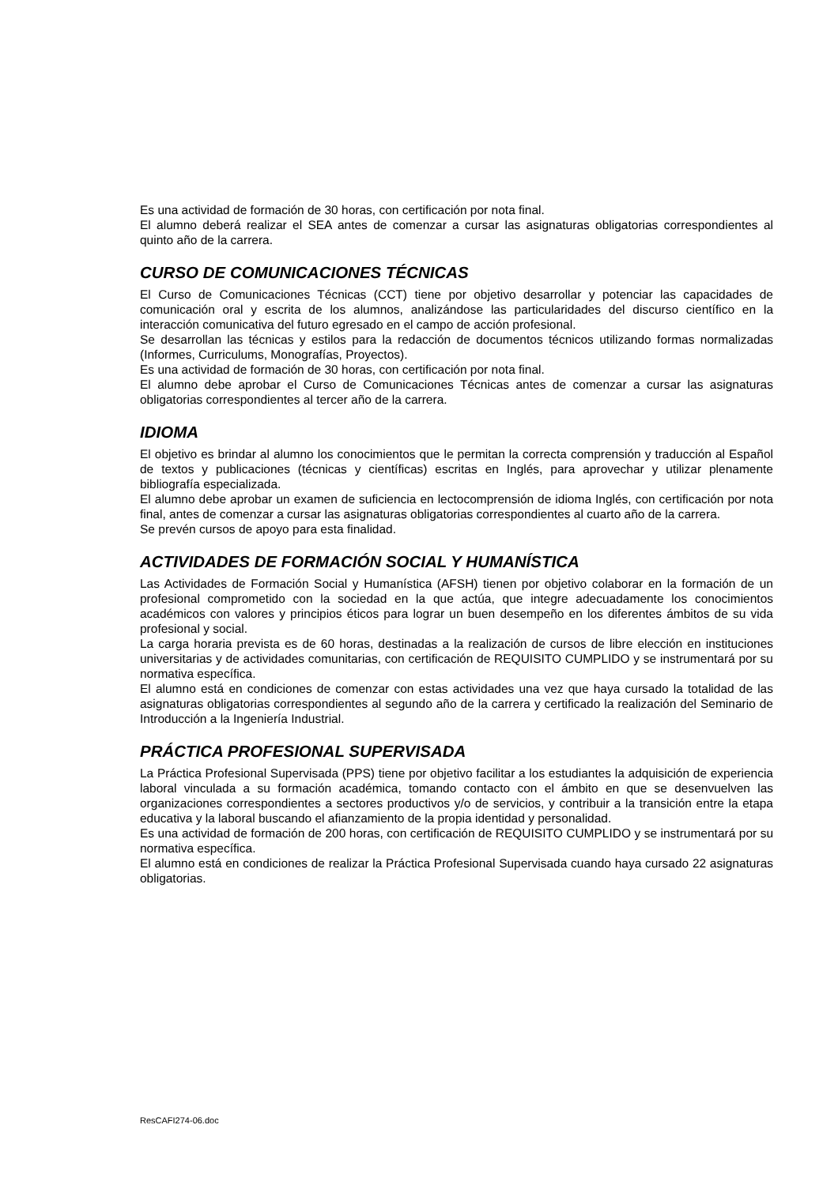Es una actividad de formación de 30 horas, con certificación por nota final.
El alumno deberá realizar el SEA antes de comenzar a cursar las asignaturas obligatorias correspondientes al quinto año de la carrera.
CURSO DE COMUNICACIONES TÉCNICAS
El Curso de Comunicaciones Técnicas (CCT) tiene por objetivo desarrollar y potenciar las capacidades de comunicación oral y escrita de los alumnos, analizándose las particularidades del discurso científico en la interacción comunicativa del futuro egresado en el campo de acción profesional.
Se desarrollan las técnicas y estilos para la redacción de documentos técnicos utilizando formas normalizadas (Informes, Curriculums, Monografías, Proyectos).
Es una actividad de formación de 30 horas, con certificación por nota final.
El alumno debe aprobar el Curso de Comunicaciones Técnicas antes de comenzar a cursar las asignaturas obligatorias correspondientes al tercer año de la carrera.
IDIOMA
El objetivo es brindar al alumno los conocimientos que le permitan la correcta comprensión y traducción al Español de textos y publicaciones (técnicas y científicas) escritas en Inglés, para aprovechar y utilizar plenamente bibliografía especializada.
El alumno debe aprobar un examen de suficiencia en lectocomprensión de idioma Inglés, con certificación por nota final, antes de comenzar a cursar las asignaturas obligatorias correspondientes al cuarto año de la carrera.
Se prevén cursos de apoyo para esta finalidad.
ACTIVIDADES DE FORMACIÓN SOCIAL Y HUMANÍSTICA
Las Actividades de Formación Social y Humanística (AFSH) tienen por objetivo colaborar en la formación de un profesional comprometido con la sociedad en la que actúa, que integre adecuadamente los conocimientos académicos con valores y principios éticos para lograr un buen desempeño en los diferentes ámbitos de su vida profesional y social.
La carga horaria prevista es de 60 horas, destinadas a la realización de cursos de libre elección en instituciones universitarias y de actividades comunitarias, con certificación de REQUISITO CUMPLIDO y se instrumentará por su normativa específica.
El alumno está en condiciones de comenzar con estas actividades una vez que haya cursado la totalidad de las asignaturas obligatorias correspondientes al segundo año de la carrera y certificado la realización del Seminario de Introducción a la Ingeniería Industrial.
PRÁCTICA PROFESIONAL SUPERVISADA
La Práctica Profesional Supervisada (PPS) tiene por objetivo facilitar a los estudiantes la adquisición de experiencia laboral vinculada a su formación académica, tomando contacto con el ámbito en que se desenvuelven las organizaciones correspondientes a sectores productivos y/o de servicios, y contribuir a la transición entre la etapa educativa y la laboral buscando el afianzamiento de la propia identidad y personalidad.
Es una actividad de formación de 200 horas, con certificación de REQUISITO CUMPLIDO y se instrumentará por su normativa específica.
El alumno está en condiciones de realizar la Práctica Profesional Supervisada cuando haya cursado 22 asignaturas obligatorias.
ResCAFI274-06.doc